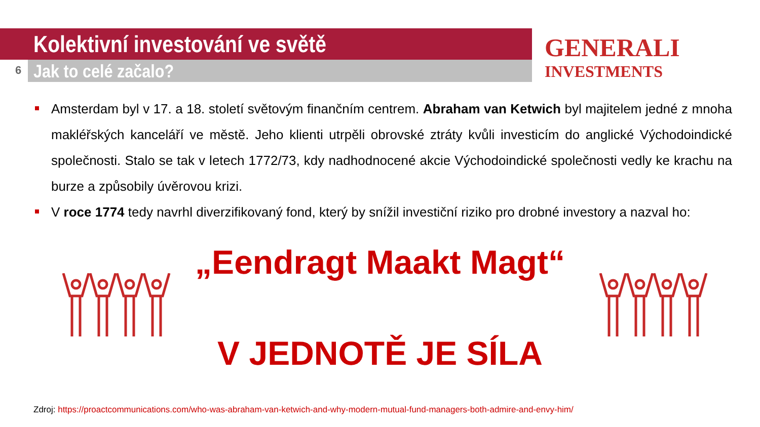Kolektivní investování ve světě
6 Jak to celé začalo?
GENERALI
INVESTMENTS
Amsterdam byl v 17. a 18. století světovým finančním centrem. Abraham van Ketwich byl majitelem jedné z mnoha makléřských kanceláří ve městě. Jeho klienti utrpěli obrovské ztráty kvůli investicím do anglické Východoindické společnosti. Stalo se tak v letech 1772/73, kdy nadhodnocené akcie Východoindické společnosti vedly ke krachu na burze a způsobily úvěrovou krizi.
V roce 1774 tedy navrhl diverzifikovaný fond, který by snížil investiční riziko pro drobné investory a nazval ho:
„Eendragt Maakt Magt“
V JEDNOTĚ JE SÍLA
Zdroj: https://proactcommunications.com/who-was-abraham-van-ketwich-and-why-modern-mutual-fund-managers-both-admire-and-envy-him/